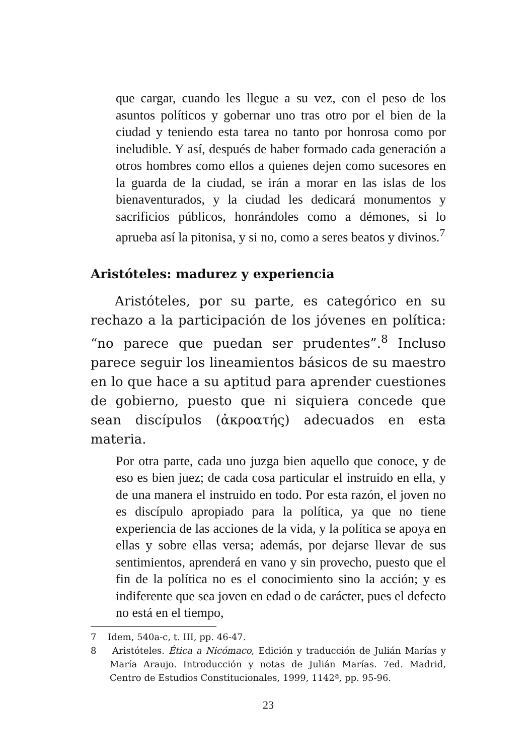que cargar, cuando les llegue a su vez, con el peso de los asuntos políticos y gobernar uno tras otro por el bien de la ciudad y teniendo esta tarea no tanto por honrosa como por ineludible. Y así, después de haber formado cada generación a otros hombres como ellos a quienes dejen como sucesores en la guarda de la ciudad, se irán a morar en las islas de los bienaventurados, y la ciudad les dedicará monumentos y sacrificios públicos, honrándoles como a démones, si lo aprueba así la pitonisa, y si no, como a seres beatos y divinos.<sup>7</sup>
Aristóteles: madurez y experiencia
Aristóteles, por su parte, es categórico en su rechazo a la participación de los jóvenes en política: “no parece que puedan ser prudentes”.<sup>8</sup> Incluso parece seguir los lineamientos básicos de su maestro en lo que hace a su aptitud para aprender cuestiones de gobierno, puesto que ni siquiera concede que sean discípulos (ἀκροατής) adecuados en esta materia.
Por otra parte, cada uno juzga bien aquello que conoce, y de eso es bien juez; de cada cosa particular el instruido en ella, y de una manera el instruido en todo. Por esta razón, el joven no es discípulo apropiado para la política, ya que no tiene experiencia de las acciones de la vida, y la política se apoya en ellas y sobre ellas versa; además, por dejarse llevar de sus sentimientos, aprenderá en vano y sin provecho, puesto que el fin de la política no es el conocimiento sino la acción; y es indiferente que sea joven en edad o de carácter, pues el defecto no está en el tiempo,
7 Idem, 540a-c, t. III, pp. 46-47.
8 Aristóteles. Ética a Nicómaco, Edición y traducción de Julián Marías y María Araujo. Introducción y notas de Julián Marías. 7ed. Madrid, Centro de Estudios Constitucionales, 1999, 1142ª, pp. 95-96.
23